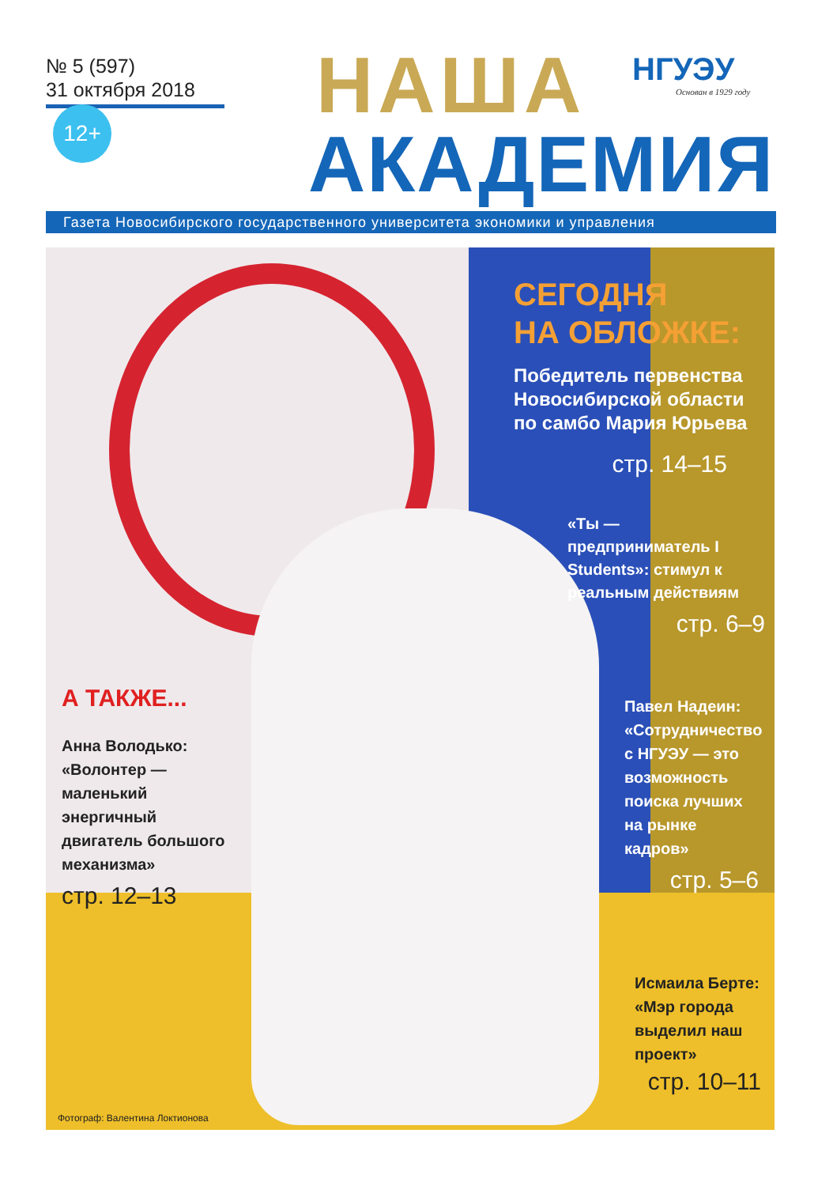№ 5 (597)
31 октября 2018
12+ НАША
АКАДЕМИЯ
НГУЭУ
Основан в 1929 году
Газета Новосибирского государственного университета экономики и управления
СЕГОДНЯ
НА ОБЛОЖКЕ:
Победитель первенства Новосибирской области по самбо Мария Юрьева
стр. 14–15
«Ты — предприниматель I Students»: стимул к реальным действиям
стр. 6–9
А ТАКЖЕ...
Анна Володько: «Волонтер — маленький энергичный двигатель большого механизма»
стр. 12–13
Павел Надеин: «Сотрудничество с НГУЭУ — это возможность поиска лучших на рынке кадров»
стр. 5–6
Исмаила Берте: «Мэр города выделил наш проект»
стр. 10–11
Фотограф: Валентина Локтионова